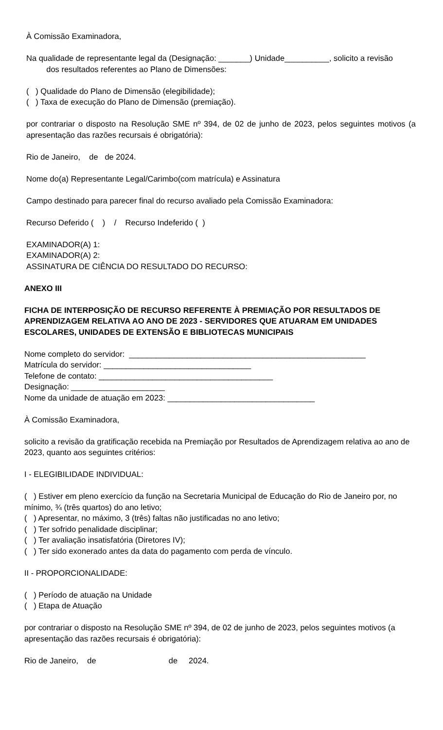À Comissão Examinadora,
Na qualidade de representante legal da (Designação: _______) Unidade__________, solicito a revisão dos resultados referentes ao Plano de Dimensões:
( ) Qualidade do Plano de Dimensão (elegibilidade);
( ) Taxa de execução do Plano de Dimensão (premiação).
por contrariar o disposto na Resolução SME nº 394, de 02 de junho de 2023, pelos seguintes motivos (a apresentação das razões recursais é obrigatória):
Rio de Janeiro, de de 2024.
Nome do(a) Representante Legal/Carimbo(com matrícula) e Assinatura
Campo destinado para parecer final do recurso avaliado pela Comissão Examinadora:
Recurso Deferido ( ) / Recurso Indeferido ( )
EXAMINADOR(A) 1:
EXAMINADOR(A) 2:
ASSINATURA DE CIÊNCIA DO RESULTADO DO RECURSO:
ANEXO III
FICHA DE INTERPOSIÇÃO DE RECURSO REFERENTE À PREMIAÇÃO POR RESULTADOS DE APRENDIZAGEM RELATIVA AO ANO DE 2023 - SERVIDORES QUE ATUARAM EM UNIDADES ESCOLARES, UNIDADES DE EXTENSÃO E BIBLIOTECAS MUNICIPAIS
Nome completo do servidor: _____________________________________________________
Matrícula do servidor: _________________________________
Telefone de contato: _______________________________________
Designação: _____________________
Nome da unidade de atuação em 2023: _________________________________
À Comissão Examinadora,
solicito a revisão da gratificação recebida na Premiação por Resultados de Aprendizagem relativa ao ano de 2023, quanto aos seguintes critérios:
I - ELEGIBILIDADE INDIVIDUAL:
( ) Estiver em pleno exercício da função na Secretaria Municipal de Educação do Rio de Janeiro por, no mínimo, ¾ (três quartos) do ano letivo;
( ) Apresentar, no máximo, 3 (três) faltas não justificadas no ano letivo;
( ) Ter sofrido penalidade disciplinar;
( ) Ter avaliação insatisfatória (Diretores IV);
( ) Ter sido exonerado antes da data do pagamento com perda de vínculo.
II - PROPORCIONALIDADE:
( ) Período de atuação na Unidade
( ) Etapa de Atuação
por contrariar o disposto na Resolução SME nº 394, de 02 de junho de 2023, pelos seguintes motivos (a apresentação das razões recursais é obrigatória):
Rio de Janeiro, de de 2024.